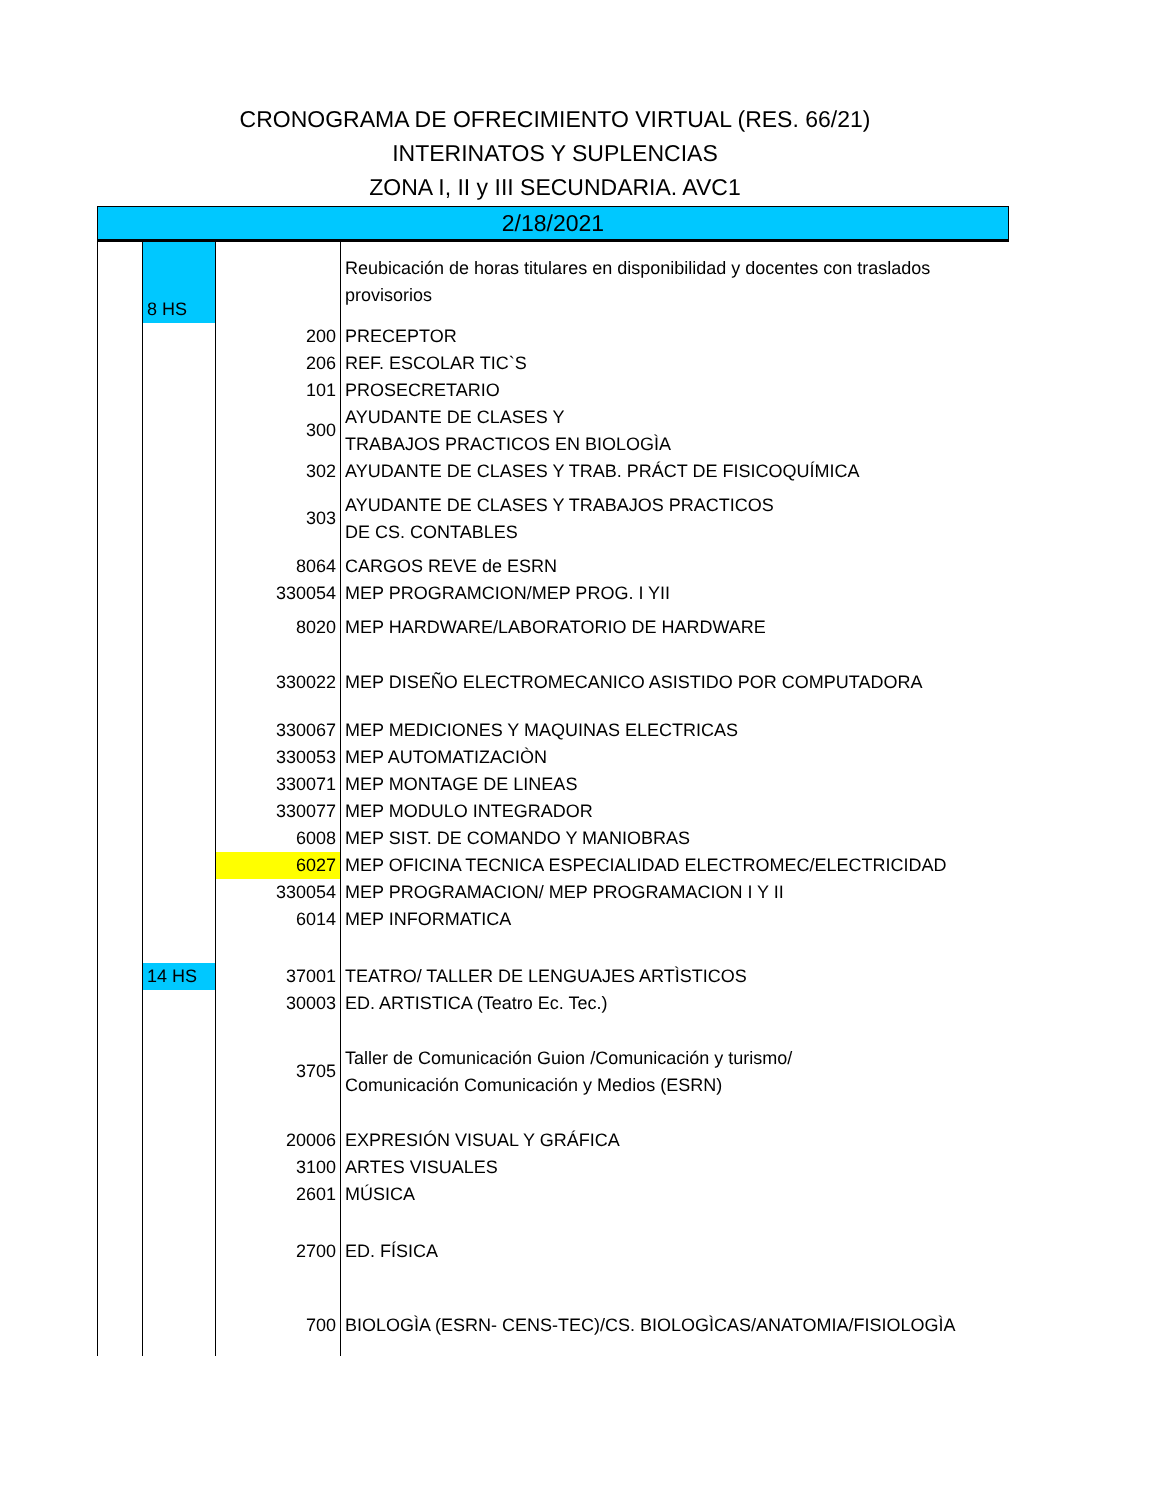CRONOGRAMA DE OFRECIMIENTO VIRTUAL (RES. 66/21)
INTERINATOS Y SUPLENCIAS
ZONA I, II y III SECUNDARIA. AVC1
| 2/18/2021 | | | |
| | 8 HS | | Reubicación de horas titulares en disponibilidad y docentes con traslados provisorios |
| | | 200 | PRECEPTOR |
| | | 206 | REF. ESCOLAR TIC`S |
| | | 101 | PROSECRETARIO |
| | | 300 | AYUDANTE DE CLASES Y TRABAJOS PRACTICOS EN BIOLOGÌA |
| | | 302 | AYUDANTE DE CLASES Y TRAB. PRÁCT DE FISICOQUÍMICA |
| | | 303 | AYUDANTE DE CLASES Y TRABAJOS PRACTICOS DE CS. CONTABLES |
| | | 8064 | CARGOS REVE de ESRN |
| | | 330054 | MEP PROGRAMCION/MEP PROG. I YII |
| | | 8020 | MEP HARDWARE/LABORATORIO DE HARDWARE |
| | | 330022 | MEP DISEÑO ELECTROMECANICO ASISTIDO POR COMPUTADORA |
| | | 330067 | MEP MEDICIONES Y MAQUINAS ELECTRICAS |
| | | 330053 | MEP AUTOMATIZACIÒN |
| | | 330071 | MEP MONTAGE DE LINEAS |
| | | 330077 | MEP MODULO INTEGRADOR |
| | | 6008 | MEP SIST. DE COMANDO Y MANIOBRAS |
| | | 6027 | MEP OFICINA TECNICA ESPECIALIDAD ELECTROMEC/ELECTRICIDAD |
| | | 330054 | MEP PROGRAMACION/ MEP PROGRAMACION I Y II |
| | | 6014 | MEP INFORMATICA |
| | 14 HS | 37001 | TEATRO/ TALLER DE LENGUAJES ARTÌSTICOS |
| | | 30003 | ED. ARTISTICA (Teatro Ec. Tec.) |
| | | 3705 | Taller de Comunicación Guion /Comunicación y turismo/ Comunicación Comunicación y Medios (ESRN) |
| | | 20006 | EXPRESIÓN VISUAL Y GRÁFICA |
| | | 3100 | ARTES VISUALES |
| | | 2601 | MÚSICA |
| | | 2700 | ED. FÍSICA |
| | | 700 | BIOLOGÌA (ESRN- CENS-TEC)/CS. BIOLOGÌCAS/ANATOMIA/FISIOLOGÌA |